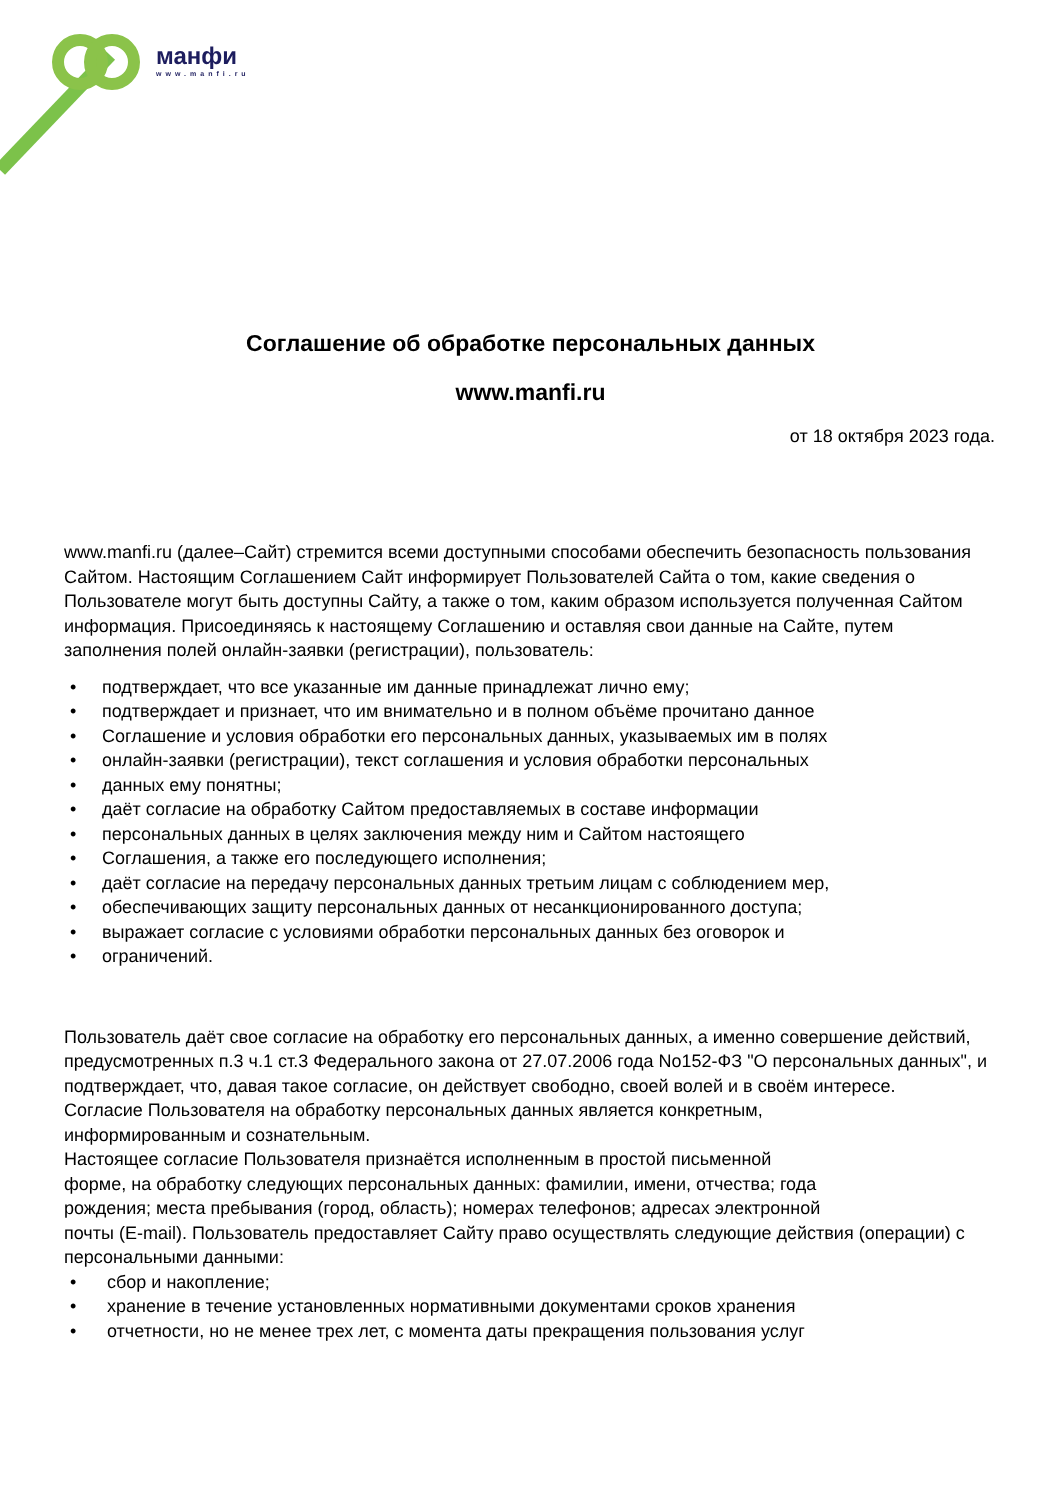манфи
www.manfi.ru
Соглашение об обработке персональных данных
www.manfi.ru
от 18 октября 2023 года.
www.manfi.ru (далее–Сайт) стремится всеми доступными способами обеспечить безопасность пользования Сайтом. Настоящим Соглашением Сайт информирует Пользователей Сайта о том, какие сведения о Пользователе могут быть доступны Сайту, а также о том, каким образом используется полученная Сайтом информация. Присоединяясь к настоящему Соглашению и оставляя свои данные на Сайте, путем заполнения полей онлайн-заявки (регистрации), пользователь:
• подтверждает, что все указанные им данные принадлежат лично ему;
• подтверждает и признает, что им внимательно и в полном объёме прочитано данное
• Соглашение и условия обработки его персональных данных, указываемых им в полях
• онлайн-заявки (регистрации), текст соглашения и условия обработки персональных
• данных ему понятны;
• даёт согласие на обработку Сайтом предоставляемых в составе информации
• персональных данных в целях заключения между ним и Сайтом настоящего
• Соглашения, а также его последующего исполнения;
• даёт согласие на передачу персональных данных третьим лицам с соблюдением мер,
• обеспечивающих защиту персональных данных от несанкционированного доступа;
• выражает согласие с условиями обработки персональных данных без оговорок и
• ограничений.
Пользователь даёт свое согласие на обработку его персональных данных, а именно совершение действий, предусмотренных п.3 ч.1 ст.3 Федерального закона от 27.07.2006 года No152-ФЗ "О персональных данных", и подтверждает, что, давая такое согласие, он действует свободно, своей волей и в своём интересе.
Согласие Пользователя на обработку персональных данных является конкретным,
информированным и сознательным.
Настоящее согласие Пользователя признаётся исполненным в простой письменной
форме, на обработку следующих персональных данных: фамилии, имени, отчества; года
рождения; места пребывания (город, область); номерах телефонов; адресах электронной
почты (E-mail). Пользователь предоставляет Сайту право осуществлять следующие действия (операции) с персональными данными:
• сбор и накопление;
• хранение в течение установленных нормативными документами сроков хранения
• отчетности, но не менее трех лет, с момента даты прекращения пользования услуг